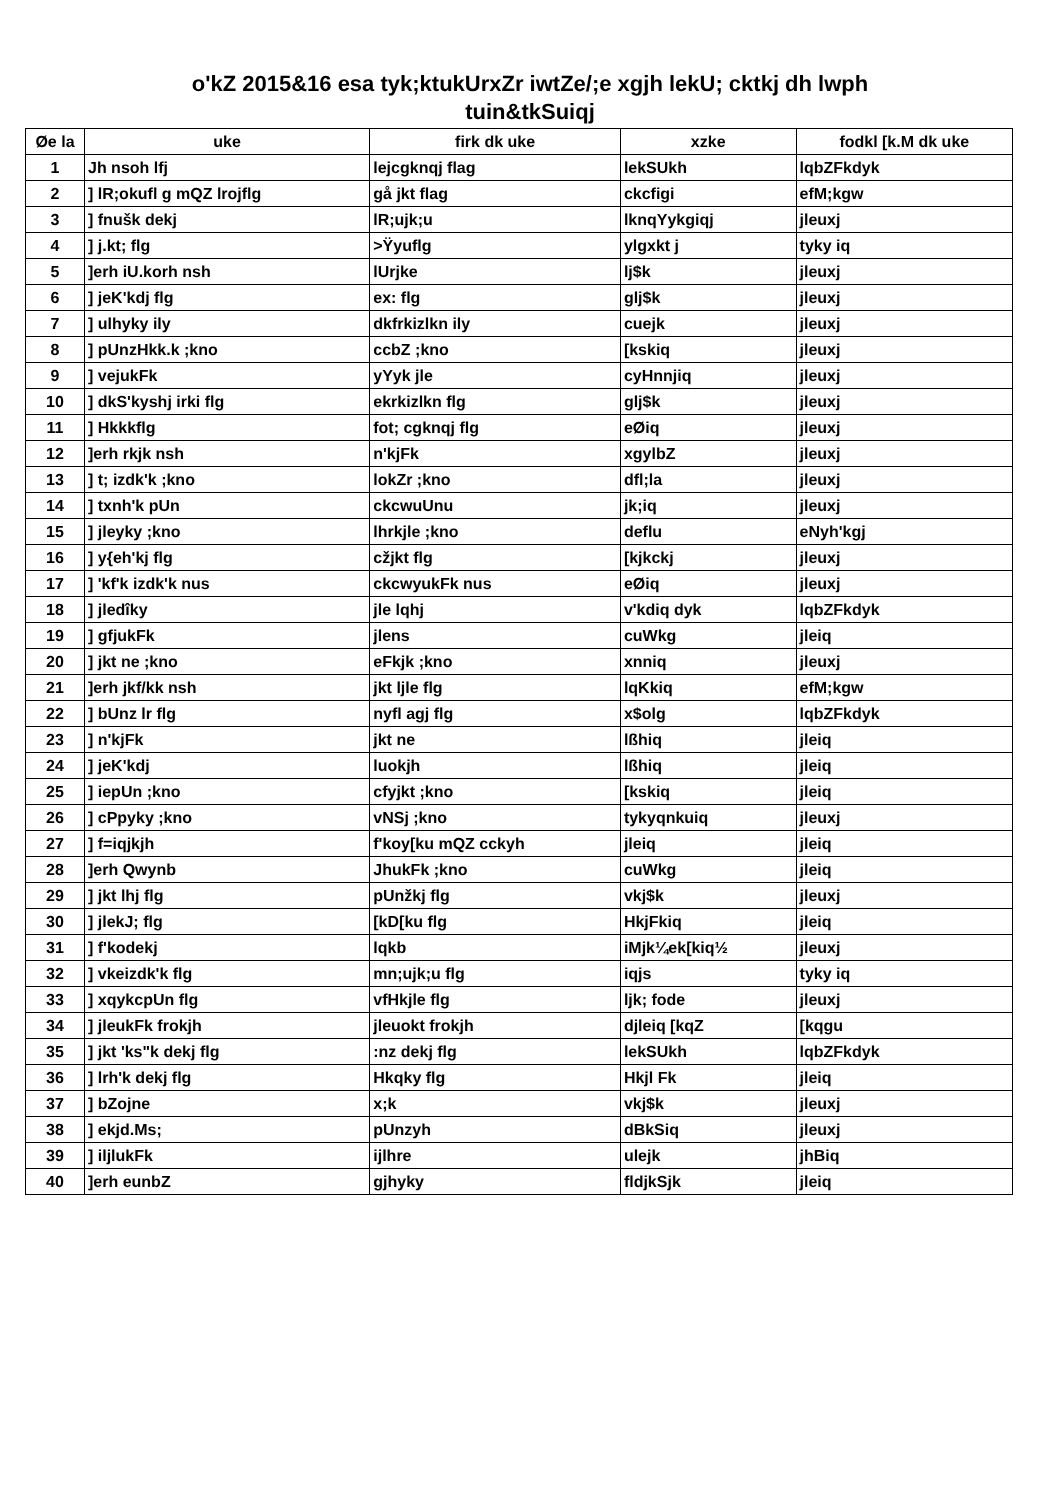o'kZ 2015&16 esa tyk;ktukUrxZr iwtZe/;e xgjh lekU; cktkj dh lwph
tuin&tkSuiqj
| Øe la | uke | firk dk uke | xzke | fodkl [k.M dk uke |
| --- | --- | --- | --- | --- |
| 1 | Jh nsoh lfj | lejcgknqj flag | lekSUkh | lqbZFkdyk |
| 2 | ] lR;okufl g mQZ lrojflg | gå jkt flag | ckcfigi | efM;kgw |
| 3 | ] fnušk dekj | lR;ujk;u | lknqYykgiqj | jleuxj |
| 4 | ] j.kt; flg | >Ÿyuflg | ylgxkt j | tyky iq |
| 5 | ]erh iU.korh nsh | lUrjke | lj$k | jleuxj |
| 6 | ] jeK'kdj flg | ex: flg | glj$k | jleuxj |
| 7 | ] ulhyky ily | dkfrkizlkn ily | cuejk | jleuxj |
| 8 | ] pUnzHkk.k ;kno | ccbZ ;kno | [kskiq | jleuxj |
| 9 | ] vejukFk | yYyk jle | cyHnnjiq | jleuxj |
| 10 | ] dkS'kyshj irki flg | ekrkizlkn flg | glj$k | jleuxj |
| 11 | ] Hkkkflg | fot; cgknqj flg | eØiq | jleuxj |
| 12 | ]erh rkjk nsh | n'kjFk | xgylbZ | jleuxj |
| 13 | ] t; izdk'k ;kno | lokZr ;kno | dfl;la | jleuxj |
| 14 | ] txnh'k pUn | ckcwuUnu | jk;iq | jleuxj |
| 15 | ] jleyky ;kno | lhrkjle ;kno | deflu | eNyh'kgj |
| 16 | ] y{eh'kj flg | cžjkt flg | [kjkckj | jleuxj |
| 17 | ] 'kf'k izdk'k nus | ckcwyukFk nus | eØiq | jleuxj |
| 18 | ] jledîky | jle lqhj | v'kdiq dyk | lqbZFkdyk |
| 19 | ] gfjukFk | jlens | cuWkg | jleiq |
| 20 | ] jkt ne ;kno | eFkjk ;kno | xnniq | jleuxj |
| 21 | ]erh jkf/kk nsh | jkt ljle flg | lqKkiq | efM;kgw |
| 22 | ] bUnz lr flg | nyfl agj flg | x$olg | lqbZFkdyk |
| 23 | ] n'kjFk | jkt ne | lßhiq | jleiq |
| 24 | ] jeK'kdj | luokjh | lßhiq | jleiq |
| 25 | ] iepUn ;kno | cfyjkt ;kno | [kskiq | jleiq |
| 26 | ] cPpyky ;kno | vNSj ;kno | tykyqnkuiq | jleuxj |
| 27 | ] f=iqjkjh | f'koy[ku mQZ cckyh | jleiq | jleiq |
| 28 | ]erh Qwynb | JhukFk ;kno | cuWkg | jleiq |
| 29 | ] jkt lhj flg | pUnžkj flg | vkj$k | jleuxj |
| 30 | ] jlekJ; flg | [kD[ku flg | HkjFkiq | jleiq |
| 31 | ] f'kodekj | lqkb | iMjk¼ek[kiq½ | jleuxj |
| 32 | ] vkeizdk'k flg | mn;ujk;u flg | iqjs | tyky iq |
| 33 | ] xqykcpUn flg | vfHkjle flg | ljk; fode | jleuxj |
| 34 | ] jleukFk frokjh | jleuokt frokjh | djleiq [kqZ | [kqgu |
| 35 | ] jkt 'ks"k dekj flg | :nz dekj flg | lekSUkh | lqbZFkdyk |
| 36 | ] lrh'k dekj flg | Hkqky flg | Hkjl Fk | jleiq |
| 37 | ] bZojne | x;k | vkj$k | jleuxj |
| 38 | ] ekjd.Ms; | pUnzyh | dBkSiq | jleuxj |
| 39 | ] iljlukFk | ijlhre | ulejk | jhBiq |
| 40 | ]erh eunbZ | gjhyky | fldjkSjk | jleiq |